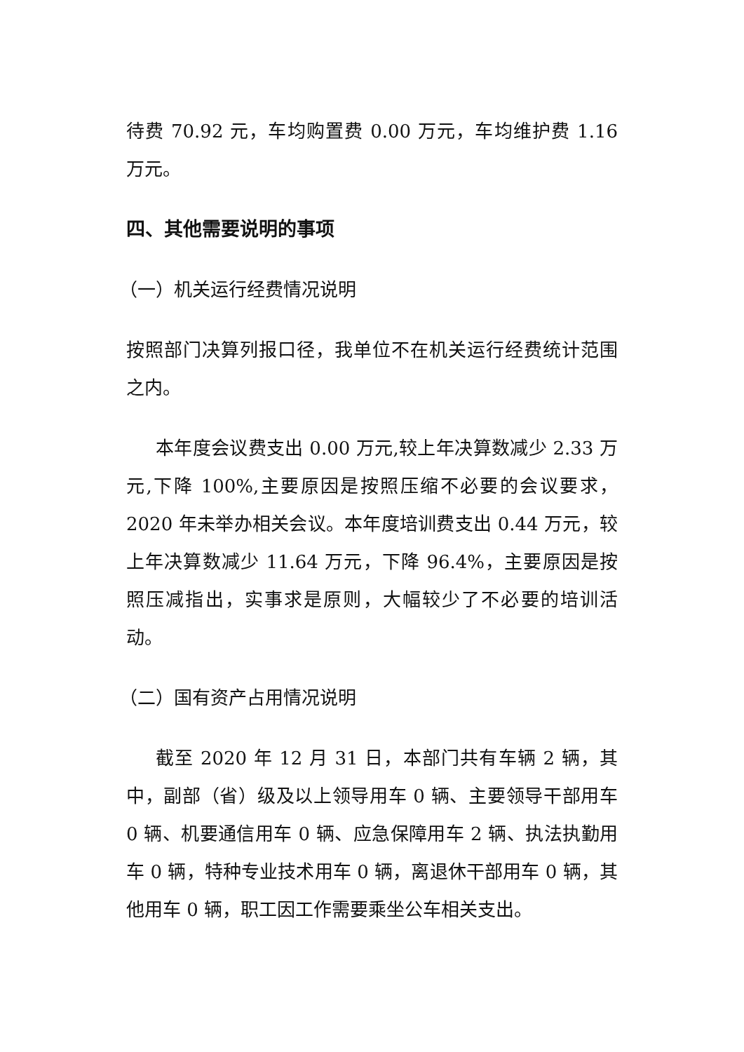待费 70.92 元，车均购置费 0.00 万元，车均维护费 1.16 万元。
四、其他需要说明的事项
（一）机关运行经费情况说明
按照部门决算列报口径，我单位不在机关运行经费统计范围之内。
本年度会议费支出 0.00 万元,较上年决算数减少 2.33 万元,下降 100%,主要原因是按照压缩不必要的会议要求，2020 年未举办相关会议。本年度培训费支出 0.44 万元，较上年决算数减少 11.64 万元，下降 96.4%，主要原因是按照压减指出，实事求是原则，大幅较少了不必要的培训活动。
（二）国有资产占用情况说明
截至 2020 年 12 月 31 日，本部门共有车辆 2 辆，其中，副部（省）级及以上领导用车 0 辆、主要领导干部用车 0 辆、机要通信用车 0 辆、应急保障用车 2 辆、执法执勤用车 0 辆，特种专业技术用车 0 辆，离退休干部用车 0 辆，其他用车 0 辆，职工因工作需要乘坐公车相关支出。